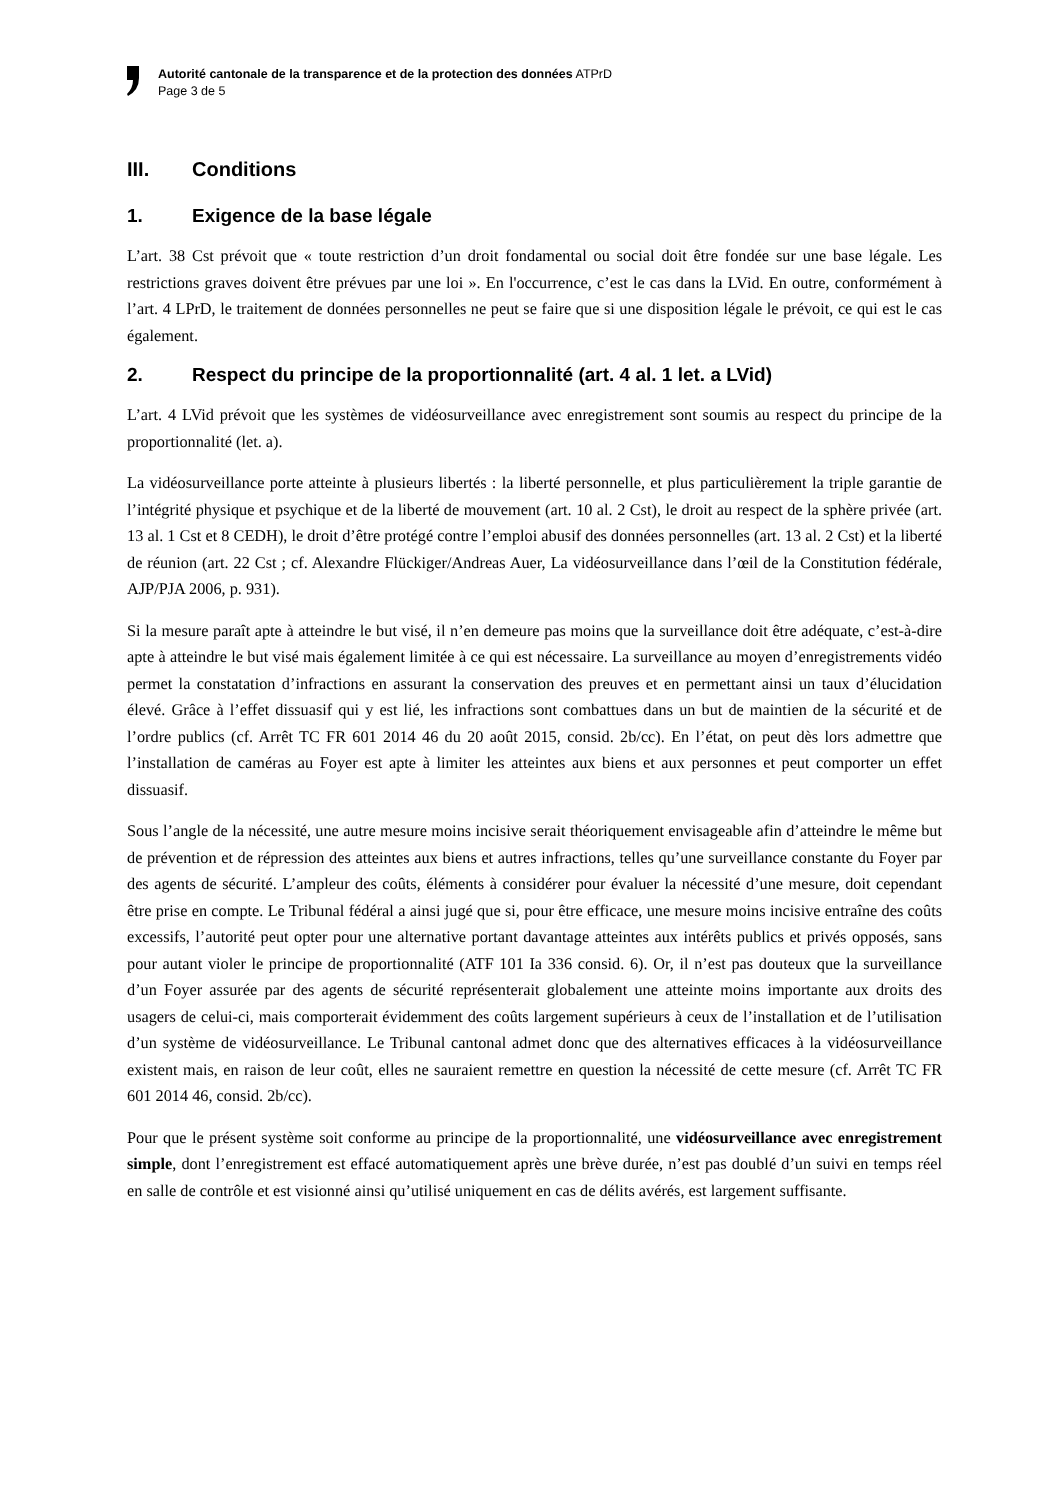Autorité cantonale de la transparence et de la protection des données ATPrD
Page 3 de 5
III. Conditions
1. Exigence de la base légale
L’art. 38 Cst prévoit que « toute restriction d’un droit fondamental ou social doit être fondée sur une base légale. Les restrictions graves doivent être prévues par une loi ». En l'occurrence, c’est le cas dans la LVid. En outre, conformément à l’art. 4 LPrD, le traitement de données personnelles ne peut se faire que si une disposition légale le prévoit, ce qui est le cas également.
2. Respect du principe de la proportionnalité (art. 4 al. 1 let. a LVid)
L’art. 4 LVid prévoit que les systèmes de vidéosurveillance avec enregistrement sont soumis au respect du principe de la proportionnalité (let. a).
La vidéosurveillance porte atteinte à plusieurs libertés : la liberté personnelle, et plus particulièrement la triple garantie de l’intégrité physique et psychique et de la liberté de mouvement (art. 10 al. 2 Cst), le droit au respect de la sphère privée (art. 13 al. 1 Cst et 8 CEDH), le droit d’être protégé contre l’emploi abusif des données personnelles (art. 13 al. 2 Cst) et la liberté de réunion (art. 22 Cst ; cf. Alexandre Flückiger/Andreas Auer, La vidéosurveillance dans l’œil de la Constitution fédérale, AJP/PJA 2006, p. 931).
Si la mesure paraît apte à atteindre le but visé, il n’en demeure pas moins que la surveillance doit être adéquate, c’est-à-dire apte à atteindre le but visé mais également limitée à ce qui est nécessaire. La surveillance au moyen d’enregistrements vidéo permet la constatation d’infractions en assurant la conservation des preuves et en permettant ainsi un taux d’élucidation élevé. Grâce à l’effet dissuasif qui y est lié, les infractions sont combattues dans un but de maintien de la sécurité et de l’ordre publics (cf. Arrêt TC FR 601 2014 46 du 20 août 2015, consid. 2b/cc). En l’état, on peut dès lors admettre que l’installation de caméras au Foyer est apte à limiter les atteintes aux biens et aux personnes et peut comporter un effet dissuasif.
Sous l’angle de la nécessité, une autre mesure moins incisive serait théoriquement envisageable afin d’atteindre le même but de prévention et de répression des atteintes aux biens et autres infractions, telles qu’une surveillance constante du Foyer par des agents de sécurité. L’ampleur des coûts, éléments à considérer pour évaluer la nécessité d’une mesure, doit cependant être prise en compte. Le Tribunal fédéral a ainsi jugé que si, pour être efficace, une mesure moins incisive entraîne des coûts excessifs, l’autorité peut opter pour une alternative portant davantage atteintes aux intérêts publics et privés opposés, sans pour autant violer le principe de proportionnalité (ATF 101 Ia 336 consid. 6). Or, il n’est pas douteux que la surveillance d’un Foyer assurée par des agents de sécurité représenterait globalement une atteinte moins importante aux droits des usagers de celui-ci, mais comporterait évidemment des coûts largement supérieurs à ceux de l’installation et de l’utilisation d’un système de vidéosurveillance. Le Tribunal cantonal admet donc que des alternatives efficaces à la vidéosurveillance existent mais, en raison de leur coût, elles ne sauraient remettre en question la nécessité de cette mesure (cf. Arrêt TC FR 601 2014 46, consid. 2b/cc).
Pour que le présent système soit conforme au principe de la proportionnalité, une vidéosurveillance avec enregistrement simple, dont l’enregistrement est effacé automatiquement après une brève durée, n’est pas doublé d’un suivi en temps réel en salle de contrôle et est visionné ainsi qu’utilisé uniquement en cas de délits avérés, est largement suffisante.